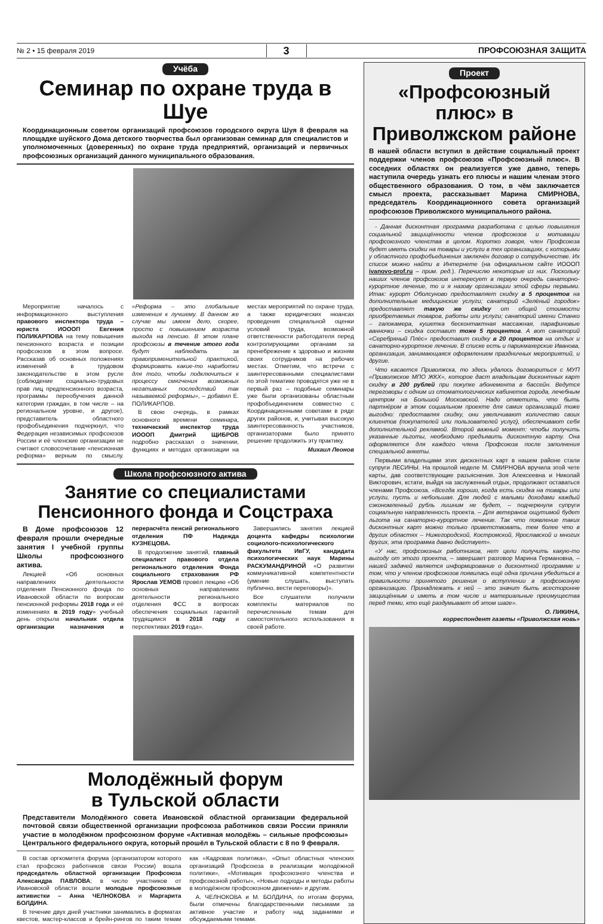№ 2 • 15 февраля 2019 3 ПРОФСОЮЗНАЯ ЗАЩИТА
Учёба
Семинар по охране труда в Шуе
Координационным советом организаций профсоюзов городского округа Шуя 8 февраля на площадке шуйского Дома детского творчества был организован семинар для специалистов и уполномоченных (доверенных) по охране труда предприятий, организаций и первичных профсоюзных организаций данного муниципального образования.
Мероприятие началось с информационного выступления правового инспектора труда – юриста ИОООП Евгения ПОЛИКАРПОВА на тему повышения пенсионного возраста и позиции профсоюзов в этом вопросе. Рассказав об основных положениях изменений в трудовом законодательстве в этом русле (соблюдение социально-трудовых прав лиц предпенсионного возраста, программы переобучения данной категории граждан, в том числе – на региональном уровне, и другое), представитель областного профобъединения подчеркнул, что Федерация независимых профсоюзов России и её членские организации не считают словосочетание «пенсионная реформа» верным по смыслу. «Реформа – это глобальные изменения к лучшему. В данном же случае мы имеем дело, скорее, просто с повышением возраста выхода на пенсию. В этом плане профсоюзы в течение этого года будут наблюдать за правоприменительной практикой, формировать какие-то наработки для того, чтобы подключиться к процессу смягчения возможных негативных последствий так называемой реформы», – добавил Е. ПОЛИКАРПОВ.
В свою очередь, в рамках основного времени семинара, технический инспектор труда ИОООП Дмитрий ЩИБРОВ подробно рассказал о значении, функциях и методах организации на местах мероприятий по охране труда, а также юридических нюансах проведения специальной оценки условий труда, возможной ответственности работодателя перед контролирующими органами за пренебрежение к здоровью и жизням своих сотрудников на рабочих местах. Отметим, что встречи с заинтересованными специалистами по этой тематике проводятся уже не в первый раз – подобные семинары уже были организованы областным профобъединением совместно с Координационными советами в ряде других районов, и, учитывая высокую заинтересованность участников, организаторами было принято решение продолжить эту практику.
Михаил Леонов
Школа профсоюзного актива
Занятие со специалистами Пенсионного фонда и Соцстраха
В Доме профсоюзов 12 февраля прошли очередные занятия I учебной группы Школы профсоюзного актива.
Лекцией «Об основных направлениях деятельности отделения Пенсионного фонда по Ивановской области по вопросам пенсионной реформы 2018 года и её изменениях в 2019 году» учебный день открыла начальник отдела организации назначения и перерасчёта пенсий регионального отделения ПФ Надежда КУЗНЕЦОВА.
В продолжение занятий, главный специалист правового отдела регионального отделения Фонда социального страхования РФ Ярослав УЕМОВ провёл лекцию «Об основных направлениях деятельности регионального отделения ФСС в вопросах обеспечения социальных гарантий трудящимся в 2018 году и перспективах 2019 года».
Завершились занятия лекцией доцента кафедры психологии социолого-психологического факультета ИвГУ, кандидата психологических наук Марины РАСКУМАНДРИНОЙ «О развитии коммуникативной компетентности (умение слушать, выступать публично, вести переговоры)».
Все слушатели получили комплекты материалов по перечисленным темам для самостоятельного использования в своей работе.
Молодёжный форум
в Тульской области
Представители Молодёжного совета Ивановской областной организации федеральной почтовой связи общественной организации профсоюза работников связи России приняли участие в молодёжном профсоюзном форуме «Активная молодёжь – сильные профсоюзы» Центрального федерального округа, который прошёл в Тульской области с 8 по 9 февраля.
В состав оргкомитета форума (организатором которого стал профсоюз работников связи России) вошла председатель областной организации Профсоюза Александра ПАВЛОВА; в число участников от Ивановской области вошли молодые профсоюзные активистки – Анна ЧЕЛНОКОВА и Маргарита БОЛДИНА.
В течение двух дней участники занимались в форматах квестов, мастер-классов и брейн-рингов по таким темам как «Кадровая политика», «Опыт областных членских организаций Профсоюза в реализации молодёжной политики», «Мотивация профсоюзного членства и профсоюзной работы», «Новые подходы и методы работы в молодёжном профсоюзном движении» и другим.
А. ЧЕЛНОКОВА и М. БОЛДИНА, по итогам форума, были отмечены благодарственными письмами за активное участие и работу над заданиями и обсуждаемыми темами.
Проект
«Профсоюзный плюс» в Приволжском районе
В нашей области вступил в действие социальный проект поддержки членов профсоюзов «Профсоюзный плюс». В соседних областях он реализуется уже давно, теперь наступила очередь узнать его плюсы и нашим членам этого общественного образования. О том, в чём заключается смысл проекта, рассказывает Марина СМИРНОВА, председатель Координационного совета организаций профсоюзов Приволжского муниципального района.
- Данная дисконтная программа разработана с целью повышения социальной защищённости членов профсоюзов и мотивации профсоюзного членства в целом. Коротко говоря, член Профсоюза будет иметь скидки на товары и услуги в тех организациях, с которыми у областного профобъединения заключён договор о сотрудничестве. Их список можно найти в Интернете (на официальном сайте ИОООП ivanovo-prof.ru – прим. ред.). Перечислю некоторые из них. Поскольку наших членов профсоюзов интересует в первую очередь санаторно-курортное лечение, то и я назову организации этой сферы первыми. Итак: курорт Оболсуново предоставляет скидку в 5 процентов на дополнительные медицинские услуги; санаторий «Зелёный городок» предоставляет такую же скидку от общей стоимости приобретаемых товаров, работы или услуги; санаторий имени Станко – галокамера, кушетка бесконтактная массажная, парафиновые ванночки – скидка составит тоже 5 процентов. А вот санаторий «Серебряный Плёс» предоставит скидку в 20 процентов на отдых и санаторно-курортное лечение. В списке есть и парикмахерские Иванова, организация, занимающаяся оформлением праздничных мероприятий, и другие.
Что касается Приволжска, то здесь удалось договориться с МУП «Приволжское МПО ЖКХ», которое даст владельцам дисконтных карт скидку в 200 рублей при покупке абонемента в бассейн. Ведутся переговоры с одним из стоматологических кабинетов города, лечебным центром на Большой Московской. Надо отметить, что быть партнёром в этом социальном проекте для самих организаций тоже выгодно: предоставляя скидку, они увеличивают количество своих клиентов (покупателей или пользователей услуг), обеспечивают себя дополнительной рекламой. Второй важный момент: чтобы получить указанные льготы, необходимо предъявить дисконтную карту. Она оформляется для каждого члена Профсоюза после заполнения специальной анкеты.
Первыми владельцами этих дисконтных карт в нашем районе стали супруги ЛЕСИНЫ. На прошлой неделе М. СМИРНОВА вручила этой чете карты, дав соответствующие разъяснения. Зоя Алексеевна и Николай Викторович, кстати, выйдя на заслуженный отдых, продолжают оставаться членами Профсоюза. «Всегда хорошо, когда есть скидка на товары или услуги, пусть и небольшая. Для людей с малыми доходами каждый сэкономленный рубль лишним не будет, – подчеркнули супруги социальную направленность проекта. – Для ветеранов ощутимой будет льгота на санаторно-курортное лечение. Так что появление таких дисконтных карт можно только приветствовать, тем более что в других областях – Нижегородской, Костромской, Ярославской и многих других, эта программа давно действует».
«У нас, профсоюзных работников, нет цели получить какую-то выгоду от этого проекта, – завершает разговор Марина Германовна, – нашей задачей является информирование о дисконтной программе и том, что у членов профсоюзов появилась ещё одна причина убедиться в правильности принятого решения о вступлении в профсоюзную организацию. Принадлежать к ней – это значит быть всесторонне защищённым и иметь в том числе и материальные преимущества перед теми, кто ещё раздумывает об этом шаге».
О. ПИКИНА,
корреспондент газеты «Приволжская новь»